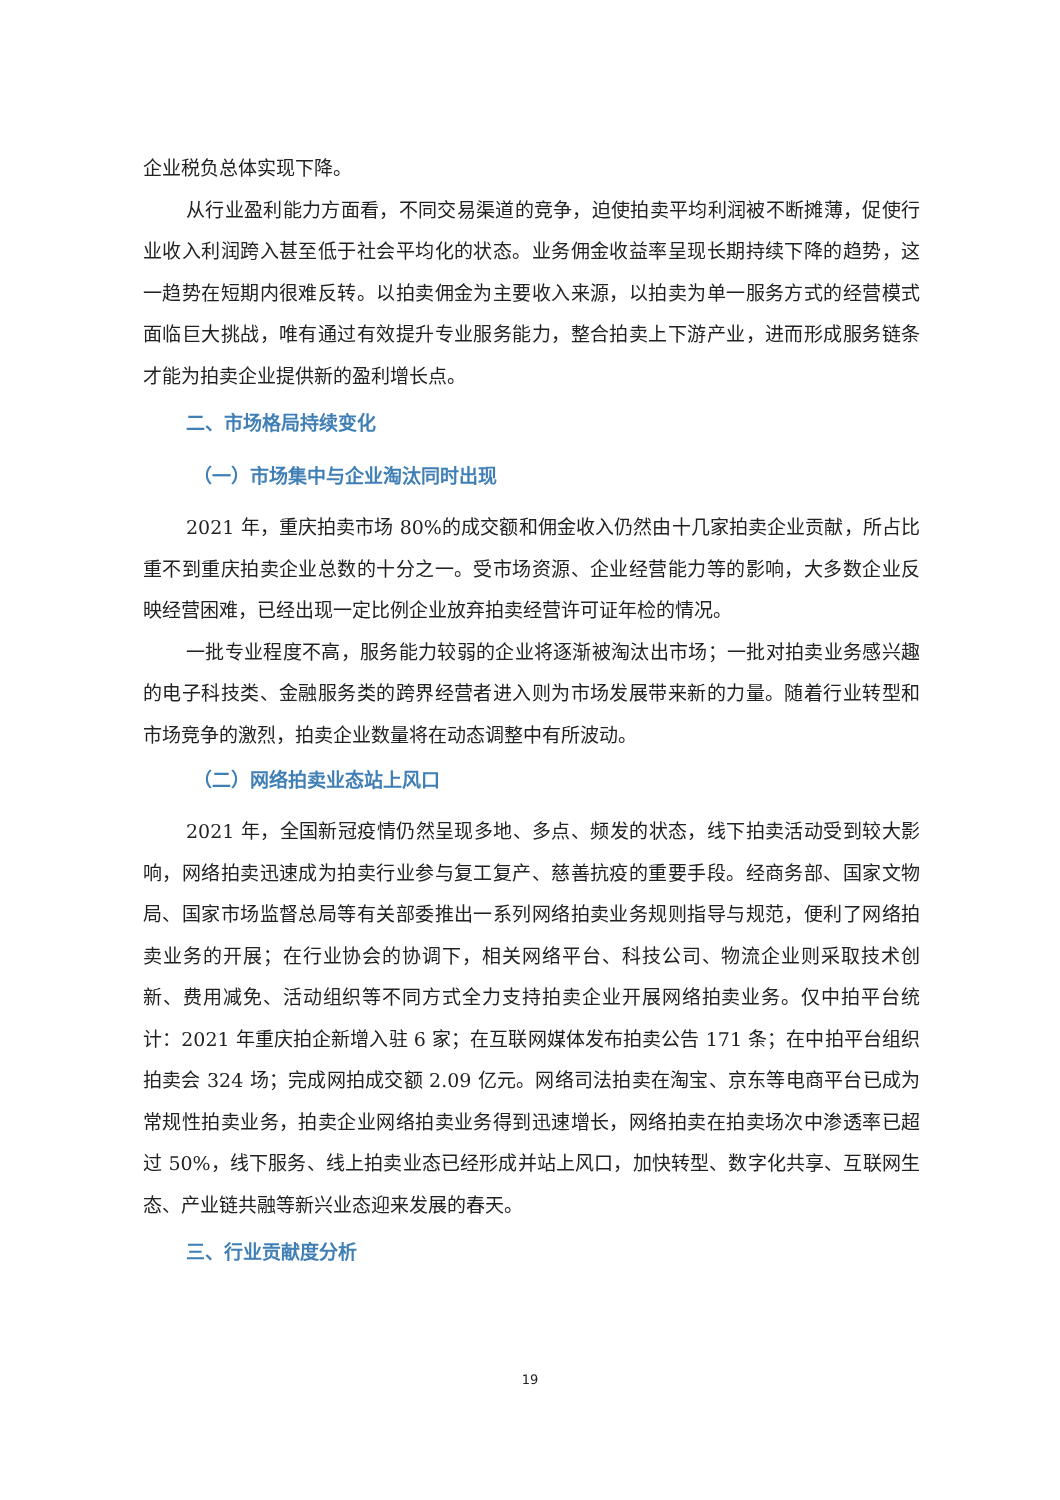企业税负总体实现下降。
从行业盈利能力方面看，不同交易渠道的竞争，迫使拍卖平均利润被不断摊薄，促使行业收入利润跨入甚至低于社会平均化的状态。业务佣金收益率呈现长期持续下降的趋势，这一趋势在短期内很难反转。以拍卖佣金为主要收入来源，以拍卖为单一服务方式的经营模式面临巨大挑战，唯有通过有效提升专业服务能力，整合拍卖上下游产业，进而形成服务链条才能为拍卖企业提供新的盈利增长点。
二、市场格局持续变化
（一）市场集中与企业淘汰同时出现
2021 年，重庆拍卖市场 80%的成交额和佣金收入仍然由十几家拍卖企业贡献，所占比重不到重庆拍卖企业总数的十分之一。受市场资源、企业经营能力等的影响，大多数企业反映经营困难，已经出现一定比例企业放弃拍卖经营许可证年检的情况。
一批专业程度不高，服务能力较弱的企业将逐渐被淘汰出市场；一批对拍卖业务感兴趣的电子科技类、金融服务类的跨界经营者进入则为市场发展带来新的力量。随着行业转型和市场竞争的激烈，拍卖企业数量将在动态调整中有所波动。
（二）网络拍卖业态站上风口
2021 年，全国新冠疫情仍然呈现多地、多点、频发的状态，线下拍卖活动受到较大影响，网络拍卖迅速成为拍卖行业参与复工复产、慈善抗疫的重要手段。经商务部、国家文物局、国家市场监督总局等有关部委推出一系列网络拍卖业务规则指导与规范，便利了网络拍卖业务的开展；在行业协会的协调下，相关网络平台、科技公司、物流企业则采取技术创新、费用减免、活动组织等不同方式全力支持拍卖企业开展网络拍卖业务。仅中拍平台统计：2021 年重庆拍企新增入驻 6 家；在互联网媒体发布拍卖公告 171 条；在中拍平台组织拍卖会 324 场；完成网拍成交额 2.09 亿元。网络司法拍卖在淘宝、京东等电商平台已成为常规性拍卖业务，拍卖企业网络拍卖业务得到迅速增长，网络拍卖在拍卖场次中渗透率已超过 50%，线下服务、线上拍卖业态已经形成并站上风口，加快转型、数字化共享、互联网生态、产业链共融等新兴业态迎来发展的春天。
三、行业贡献度分析
19